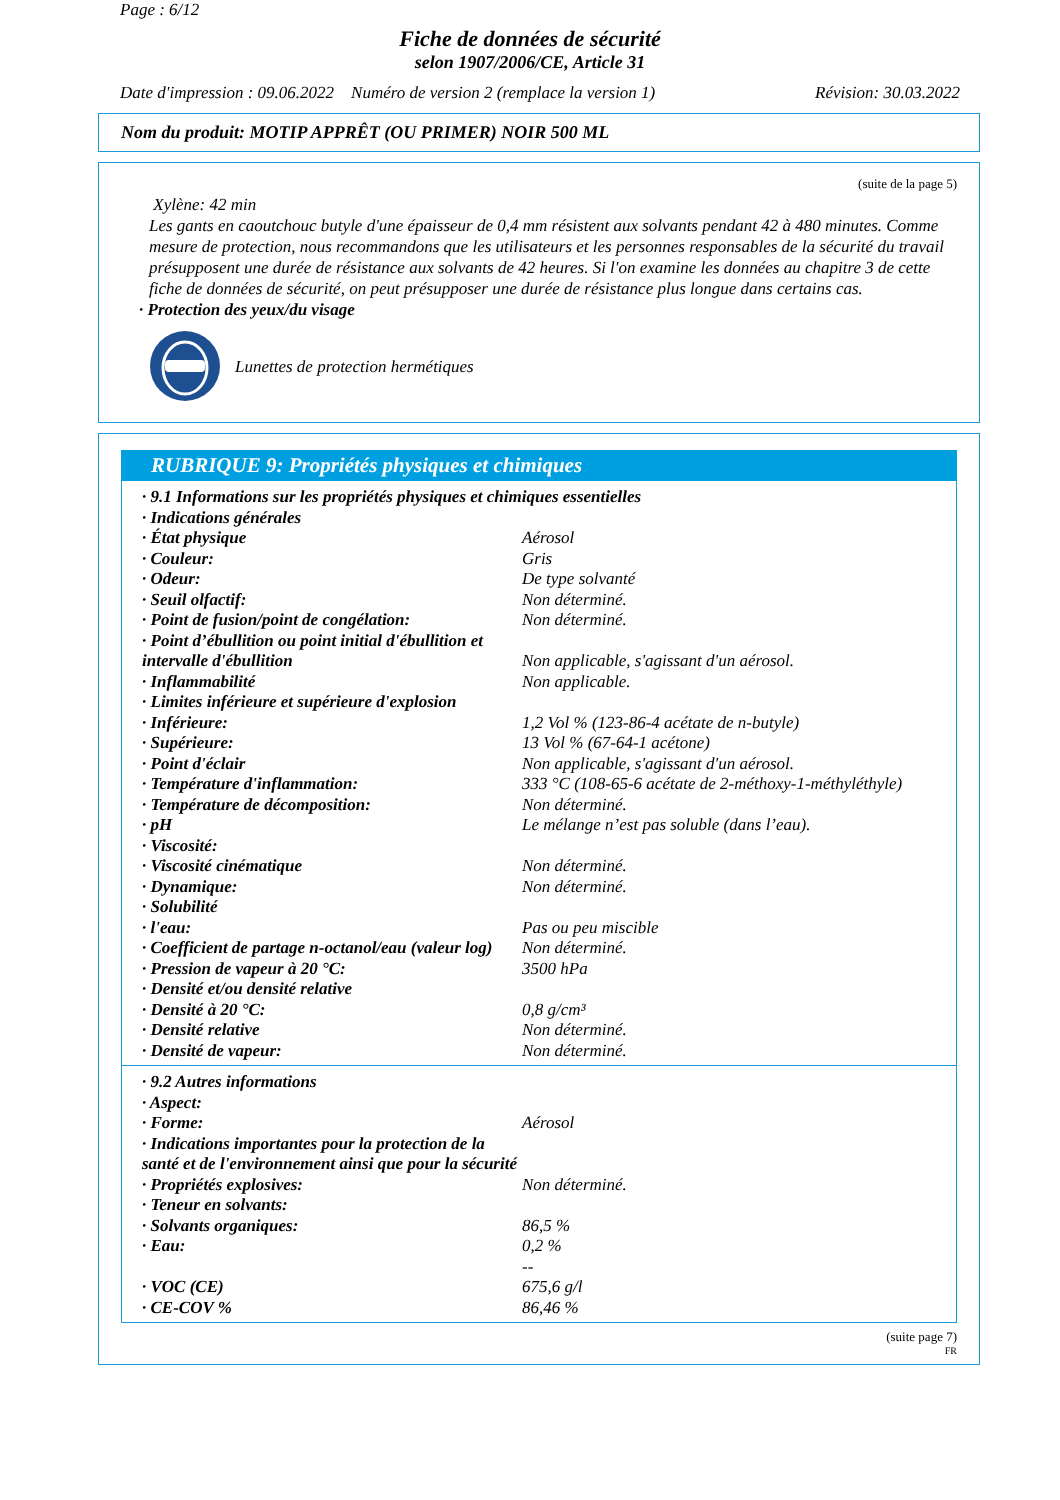Page : 6/12
Fiche de données de sécurité
selon 1907/2006/CE, Article 31
Date d'impression : 09.06.2022 Numéro de version 2 (remplace la version 1) Révision: 30.03.2022
Nom du produit: MOTIP APPRÊT (OU PRIMER) NOIR 500 ML
(suite de la page 5)
Xylène: 42 min
Les gants en caoutchouc butyle d'une épaisseur de 0,4 mm résistent aux solvants pendant 42 à 480 minutes. Comme mesure de protection, nous recommandons que les utilisateurs et les personnes responsables de la sécurité du travail présupposent une durée de résistance aux solvants de 42 heures. Si l'on examine les données au chapitre 3 de cette fiche de données de sécurité, on peut présupposer une durée de résistance plus longue dans certains cas.
· Protection des yeux/du visage
Lunettes de protection hermétiques
RUBRIQUE 9: Propriétés physiques et chimiques
| · 9.1 Informations sur les propriétés physiques et chimiques essentielles | |
| · Indications générales | |
| · État physique | Aérosol |
| · Couleur: | Gris |
| · Odeur: | De type solvanté |
| · Seuil olfactif: | Non déterminé. |
| · Point de fusion/point de congélation: | Non déterminé. |
| · Point d’ébullition ou point initial d'ébullition et intervalle d'ébullition | Non applicable, s'agissant d'un aérosol. |
| · Inflammabilité | Non applicable. |
| · Limites inférieure et supérieure d'explosion | |
| · Inférieure: | 1,2 Vol % (123-86-4 acétate de n-butyle) |
| · Supérieure: | 13 Vol % (67-64-1 acétone) |
| · Point d'éclair | Non applicable, s'agissant d'un aérosol. |
| · Température d'inflammation: | 333 °C (108-65-6 acétate de 2-méthoxy-1-méthyléthyle) |
| · Température de décomposition: | Non déterminé. |
| · pH | Le mélange n’est pas soluble (dans l’eau). |
| · Viscosité: | |
| · Viscosité cinématique | Non déterminé. |
| · Dynamique: | Non déterminé. |
| · Solubilité | |
| · l'eau: | Pas ou peu miscible |
| · Coefficient de partage n-octanol/eau (valeur log) | Non déterminé. |
| · Pression de vapeur à 20 °C: | 3500 hPa |
| · Densité et/ou densité relative | |
| · Densité à 20 °C: | 0,8 g/cm³ |
| · Densité relative | Non déterminé. |
| · Densité de vapeur: | Non déterminé. |
| · 9.2 Autres informations | |
| · Aspect: | |
| · Forme: | Aérosol |
| · Indications importantes pour la protection de la santé et de l'environnement ainsi que pour la sécurité | |
| · Propriétés explosives: | Non déterminé. |
| · Teneur en solvants: | |
| · Solvants organiques: | 86,5 % |
| · Eau: | 0,2 % |
| · VOC (CE) | -- 675,6 g/l |
| · CE-COV % | 86,46 % |
(suite page 7)
FR